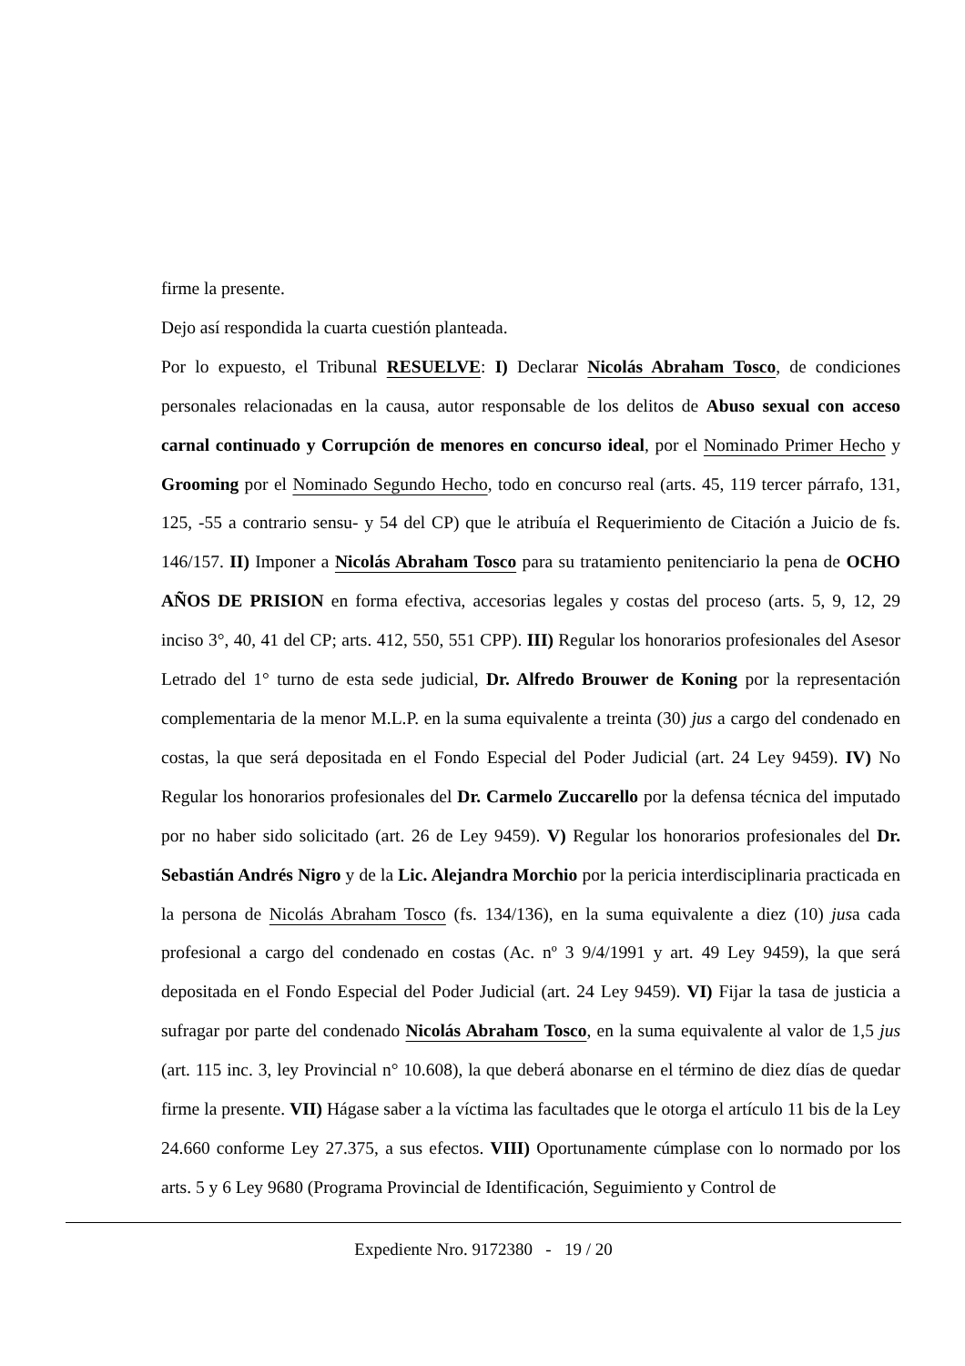firme la presente.
Dejo así respondida la cuarta cuestión planteada.
Por lo expuesto, el Tribunal RESUELVE: I) Declarar Nicolás Abraham Tosco, de condiciones personales relacionadas en la causa, autor responsable de los delitos de Abuso sexual con acceso carnal continuado y Corrupción de menores en concurso ideal, por el Nominado Primer Hecho y Grooming por el Nominado Segundo Hecho, todo en concurso real (arts. 45, 119 tercer párrafo, 131, 125, -55 a contrario sensu- y 54 del CP) que le atribuía el Requerimiento de Citación a Juicio de fs. 146/157. II) Imponer a Nicolás Abraham Tosco para su tratamiento penitenciario la pena de OCHO AÑOS DE PRISION en forma efectiva, accesorias legales y costas del proceso (arts. 5, 9, 12, 29 inciso 3°, 40, 41 del CP; arts. 412, 550, 551 CPP). III) Regular los honorarios profesionales del Asesor Letrado del 1° turno de esta sede judicial, Dr. Alfredo Brouwer de Koning por la representación complementaria de la menor M.L.P. en la suma equivalente a treinta (30) jus a cargo del condenado en costas, la que será depositada en el Fondo Especial del Poder Judicial (art. 24 Ley 9459). IV) No Regular los honorarios profesionales del Dr. Carmelo Zuccarello por la defensa técnica del imputado por no haber sido solicitado (art. 26 de Ley 9459). V) Regular los honorarios profesionales del Dr. Sebastián Andrés Nigro y de la Lic. Alejandra Morchio por la pericia interdisciplinaria practicada en la persona de Nicolás Abraham Tosco (fs. 134/136), en la suma equivalente a diez (10) jusa cada profesional a cargo del condenado en costas (Ac. nº 3 9/4/1991 y art. 49 Ley 9459), la que será depositada en el Fondo Especial del Poder Judicial (art. 24 Ley 9459). VI) Fijar la tasa de justicia a sufragar por parte del condenado Nicolás Abraham Tosco, en la suma equivalente al valor de 1,5 jus (art. 115 inc. 3, ley Provincial n° 10.608), la que deberá abonarse en el término de diez días de quedar firme la presente. VII) Hágase saber a la víctima las facultades que le otorga el artículo 11 bis de la Ley 24.660 conforme Ley 27.375, a sus efectos. VIII) Oportunamente cúmplase con lo normado por los arts. 5 y 6 Ley 9680 (Programa Provincial de Identificación, Seguimiento y Control de
Expediente Nro. 9172380 - 19 / 20